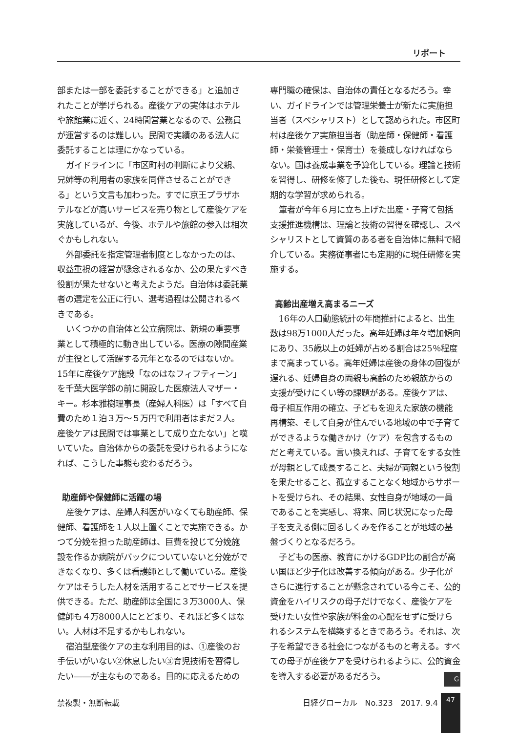リポート
部または一部を委託することができる」と追加されたことが挙げられる。産後ケアの実体はホテルや旅館業に近く、24時間営業となるので、公務員が運営するのは難しい。民間で実績のある法人に委託することは理にかなっている。
ガイドラインに「市区町村の判断により父親、兄姉等の利用者の家族を同伴させることができる」という文言も加わった。すでに京王プラザホテルなどが高いサービスを売り物として産後ケアを実施しているが、今後、ホテルや旅館の参入は相次ぐかもしれない。
外部委託を指定管理者制度としなかったのは、収益重視の経営が懸念されるなか、公の果たすべき役割が果たせないと考えたようだ。自治体は委託業者の選定を公正に行い、選考過程は公開されるべきである。
いくつかの自治体と公立病院は、新規の重要事業として積極的に動き出している。医療の隙間産業が主役として活躍する元年となるのではないか。15年に産後ケア施設「なのはなフィフティーン」を千葉大医学部の前に開設した医療法人マザー・キー。杉本雅樹理事長（産婦人科医）は「すべて自費のため１泊３万～５万円で利用者はまだ２人。産後ケアは民間では事業として成り立たない」と嘆いていた。自治体からの委託を受けられるようになれば、こうした事態も変わるだろう。
助産師や保健師に活躍の場
産後ケアは、産婦人科医がいなくても助産師、保健師、看護師を１人以上置くことで実施できる。かつて分娩を担った助産師は、巨費を投じて分娩施設を作るか病院がバックについていないと分娩ができなくなり、多くは看護師として働いている。産後ケアはそうした人材を活用することでサービスを提供できる。ただ、助産師は全国に３万3000人、保健師も４万8000人にとどまり、それほど多くはない。人材は不足するかもしれない。
宿泊型産後ケアの主な利用目的は、①産後のお手伝いがいない②休息したい③育児技術を習得したい――が主なものである。目的に応えるための
専門職の確保は、自治体の責任となるだろう。幸い、ガイドラインでは管理栄養士が新たに実施担当者（スペシャリスト）として認められた。市区町村は産後ケア実施担当者（助産師・保健師・看護師・栄養管理士・保育士）を養成しなければならない。国は養成事業を予算化している。理論と技術を習得し、研修を修了した後も、現任研修として定期的な学習が求められる。
筆者が今年６月に立ち上げた出産・子育て包括支援推進機構は、理論と技術の習得を確認し、スペシャリストとして資質のある者を自治体に無料で紹介している。実務従事者にも定期的に現任研修を実施する。
高齢出産増え高まるニーズ
16年の人口動態統計の年間推計によると、出生数は98万1000人だった。高年妊婦は年々増加傾向にあり、35歳以上の妊婦が占める割合は25％程度まで高まっている。高年妊婦は産後の身体の回復が遅れる、妊婦自身の両親も高齢のため親族からの支援が受けにくい等の課題がある。産後ケアは、母子相互作用の確立、子どもを迎えた家族の機能再構築、そして自身が住んでいる地域の中で子育てができるような働きかけ（ケア）を包含するものだと考えている。言い換えれば、子育てをする女性が母親として成長すること、夫婦が両親という役割を果たせること、孤立することなく地域からサポートを受けられ、その結果、女性自身が地域の一員であることを実感し、将来、同じ状況になった母子を支える側に回るしくみを作ることが地域の基盤づくりとなるだろう。
子どもの医療、教育にかけるGDP比の割合が高い国ほど少子化は改善する傾向がある。少子化がさらに進行することが懸念されている今こそ、公的資金をハイリスクの母子だけでなく、産後ケアを受けたい女性や家族が料金の心配をせずに受けられるシステムを構築するときであろう。それは、次子を希望できる社会につながるものと考える。すべての母子が産後ケアを受けられるように、公的資金を導入する必要があるだろう。 G
禁複製・無断転載 日経グローカル　No.323　2017. 9.4 47